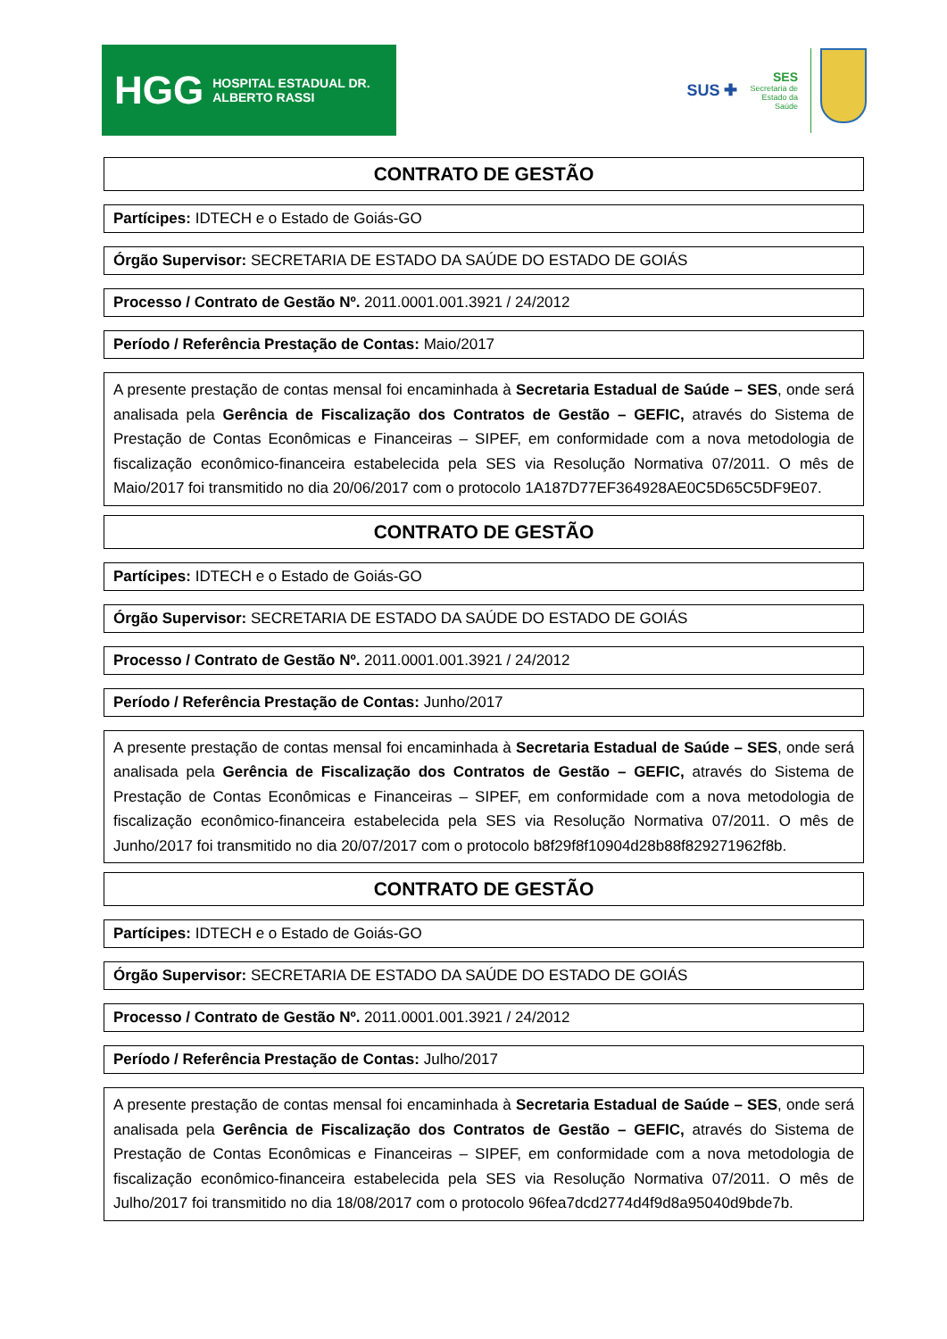HGG HOSPITAL ESTADUAL DR. ALBERTO RASSI
SUS ✚
SES
Secretaria de
Estado da
Saúde
CONTRATO DE GESTÃO
Partícipes: IDTECH e o Estado de Goiás-GO
Órgão Supervisor: SECRETARIA DE ESTADO DA SAÚDE DO ESTADO DE GOIÁS
Processo / Contrato de Gestão Nº. 2011.0001.001.3921 / 24/2012
Período / Referência Prestação de Contas: Maio/2017
A presente prestação de contas mensal foi encaminhada à Secretaria Estadual de Saúde – SES, onde será analisada pela Gerência de Fiscalização dos Contratos de Gestão – GEFIC, através do Sistema de Prestação de Contas Econômicas e Financeiras – SIPEF, em conformidade com a nova metodologia de fiscalização econômico-financeira estabelecida pela SES via Resolução Normativa 07/2011. O mês de Maio/2017 foi transmitido no dia 20/06/2017 com o protocolo 1A187D77EF364928AE0C5D65C5DF9E07.
CONTRATO DE GESTÃO
Partícipes: IDTECH e o Estado de Goiás-GO
Órgão Supervisor: SECRETARIA DE ESTADO DA SAÚDE DO ESTADO DE GOIÁS
Processo / Contrato de Gestão Nº. 2011.0001.001.3921 / 24/2012
Período / Referência Prestação de Contas: Junho/2017
A presente prestação de contas mensal foi encaminhada à Secretaria Estadual de Saúde – SES, onde será analisada pela Gerência de Fiscalização dos Contratos de Gestão – GEFIC, através do Sistema de Prestação de Contas Econômicas e Financeiras – SIPEF, em conformidade com a nova metodologia de fiscalização econômico-financeira estabelecida pela SES via Resolução Normativa 07/2011. O mês de Junho/2017 foi transmitido no dia 20/07/2017 com o protocolo b8f29f8f10904d28b88f829271962f8b.
CONTRATO DE GESTÃO
Partícipes: IDTECH e o Estado de Goiás-GO
Órgão Supervisor: SECRETARIA DE ESTADO DA SAÚDE DO ESTADO DE GOIÁS
Processo / Contrato de Gestão Nº. 2011.0001.001.3921 / 24/2012
Período / Referência Prestação de Contas: Julho/2017
A presente prestação de contas mensal foi encaminhada à Secretaria Estadual de Saúde – SES, onde será analisada pela Gerência de Fiscalização dos Contratos de Gestão – GEFIC, através do Sistema de Prestação de Contas Econômicas e Financeiras – SIPEF, em conformidade com a nova metodologia de fiscalização econômico-financeira estabelecida pela SES via Resolução Normativa 07/2011. O mês de Julho/2017 foi transmitido no dia 18/08/2017 com o protocolo 96fea7dcd2774d4f9d8a95040d9bde7b.